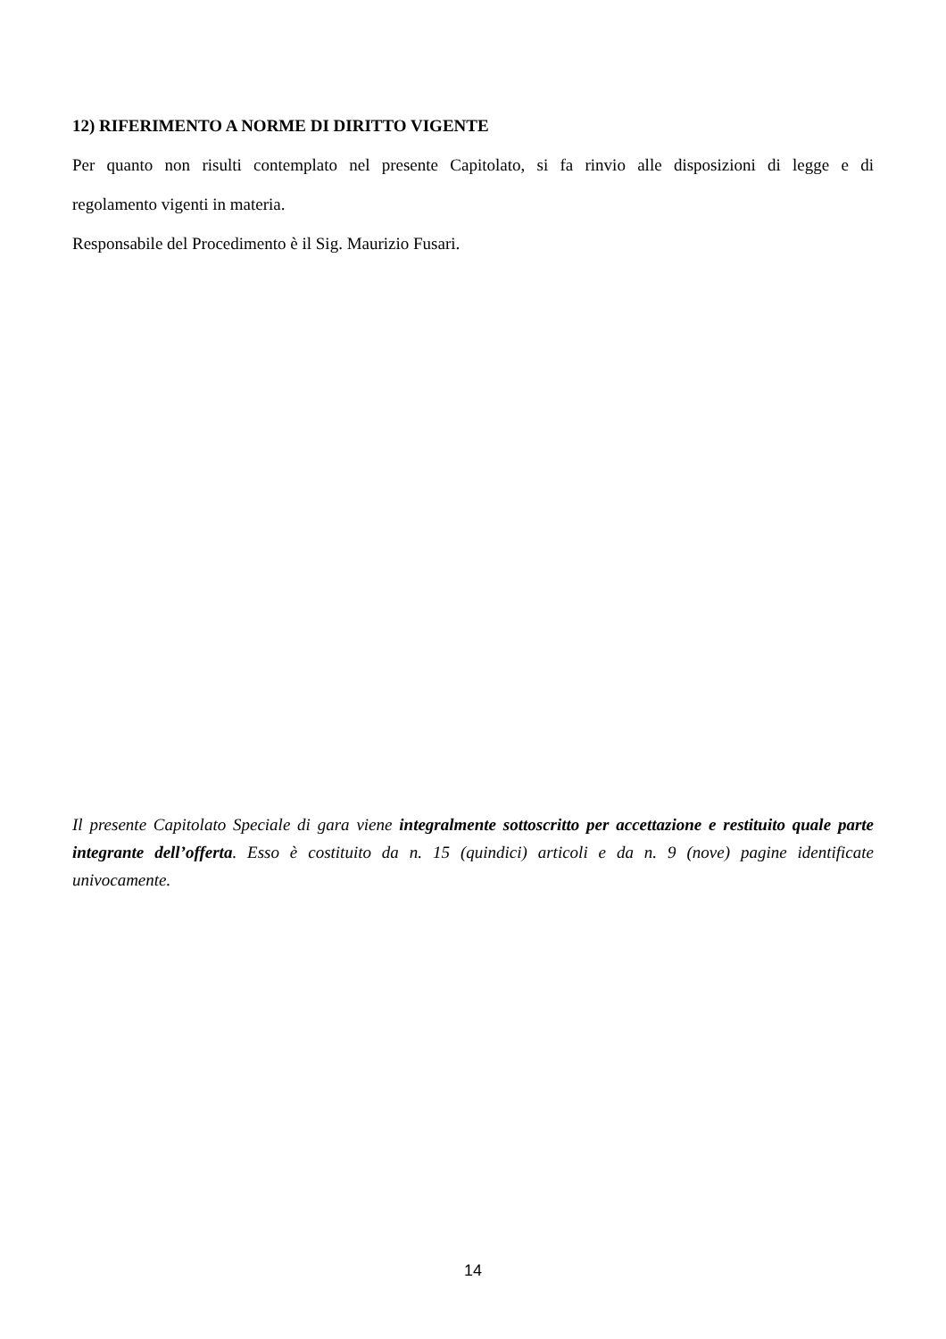12) RIFERIMENTO A NORME DI DIRITTO VIGENTE
Per quanto non risulti contemplato nel presente Capitolato, si fa rinvio alle disposizioni di legge e di
regolamento vigenti in materia.
Responsabile del Procedimento è il Sig. Maurizio Fusari.
Il presente Capitolato Speciale di gara viene integralmente sottoscritto per accettazione e restituito quale parte integrante dell’offerta. Esso è costituito da n. 15 (quindici) articoli e da n. 9 (nove) pagine identificate univocamente.
14